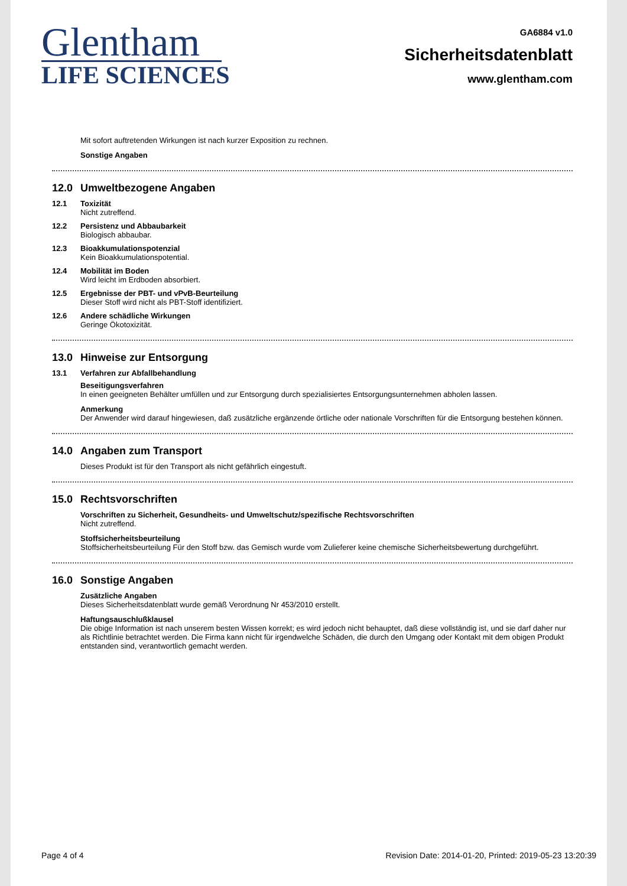Glentham
LIFE SCIENCES
GA6884 v1.0
Sicherheitsdatenblatt
www.glentham.com
Mit sofort auftretenden Wirkungen ist nach kurzer Exposition zu rechnen.
Sonstige Angaben
12.0 Umweltbezogene Angaben
12.1 Toxizität
Nicht zutreffend.
12.2 Persistenz und Abbaubarkeit
Biologisch abbaubar.
12.3 Bioakkumulationspotenzial
Kein Bioakkumulationspotential.
12.4 Mobilität im Boden
Wird leicht im Erdboden absorbiert.
12.5 Ergebnisse der PBT- und vPvB-Beurteilung
Dieser Stoff wird nicht als PBT-Stoff identifiziert.
12.6 Andere schädliche Wirkungen
Geringe Ökotoxizität.
13.0 Hinweise zur Entsorgung
13.1 Verfahren zur Abfallbehandlung
Beseitigungsverfahren
In einen geeigneten Behälter umfüllen und zur Entsorgung durch spezialisiertes Entsorgungsunternehmen abholen lassen.
Anmerkung
Der Anwender wird darauf hingewiesen, daß zusätzliche ergänzende örtliche oder nationale Vorschriften für die Entsorgung bestehen können.
14.0 Angaben zum Transport
Dieses Produkt ist für den Transport als nicht gefährlich eingestuft.
15.0 Rechtsvorschriften
Vorschriften zu Sicherheit, Gesundheits- und Umweltschutz/spezifische Rechtsvorschriften
Nicht zutreffend.
Stoffsicherheitsbeurteilung
Stoffsicherheitsbeurteilung Für den Stoff bzw. das Gemisch wurde vom Zulieferer keine chemische Sicherheitsbewertung durchgeführt.
16.0 Sonstige Angaben
Zusätzliche Angaben
Dieses Sicherheitsdatenblatt wurde gemäß Verordnung Nr 453/2010 erstellt.
Haftungsauschlußklausel
Die obige Information ist nach unserem besten Wissen korrekt; es wird jedoch nicht behauptet, daß diese vollständig ist, und sie darf daher nur als Richtlinie betrachtet werden. Die Firma kann nicht für irgendwelche Schäden, die durch den Umgang oder Kontakt mit dem obigen Produkt entstanden sind, verantwortlich gemacht werden.
Page 4 of 4 Revision Date: 2014-01-20, Printed: 2019-05-23 13:20:39